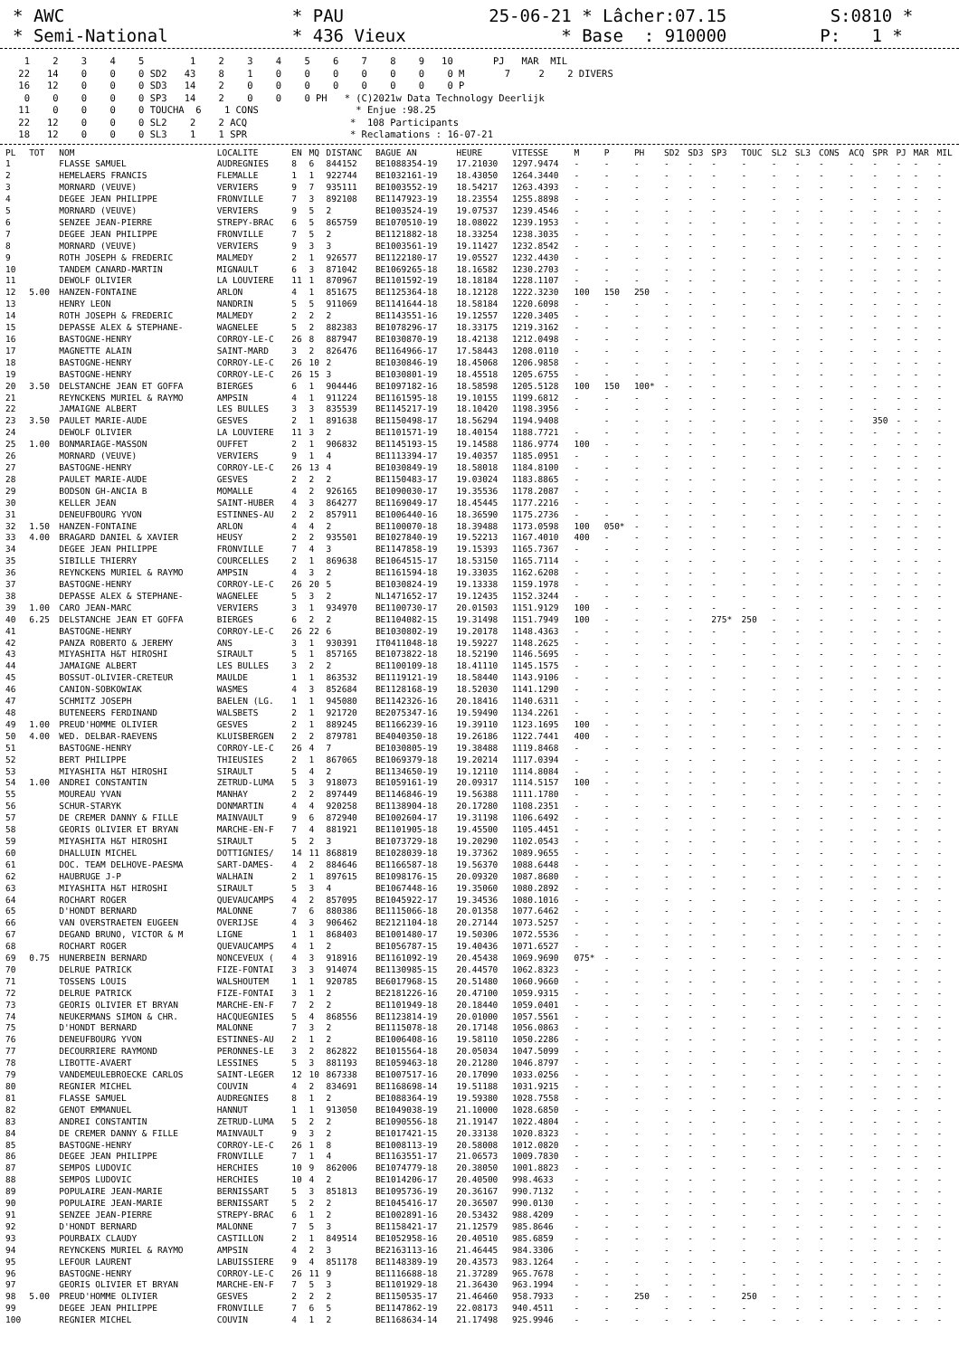* AWC * PAU 25-06-21 * Lâcher:07.15 S:0810 * * Semi-National * 436 Vieux * Base : 910000 P: 1 *
1 2 3 4 5 1 2 3 4 5 6 7 8 9 10 PJ MAR MIL 22 14 0 0 0 SD2 43 8 1 0 0 0 0 0 0 0 M 7 2 2 DIVERS 16 12 0 0 0 SD3 14 2 0 0 0 0 0 0 0 0 P 0 0 0 0 0 SP3 14 2 0 0 0 PH * (C)2021w Data Technology Deerlijk 11 0 0 0 0 TOUCHA 6 1 CONS * Enjue :98.25 22 12 0 0 0 SL2 2 2 ACQ * 108 Participants 18 12 0 0 0 SL3 1 1 SPR * Reclamations : 16-07-21
| PL | TOT | NOM | LOCALITE | EN | MQ | DISTANC | BAGUE AN | HEURE | VITESSE | M | P | PH | SD2 | SD3 | SP3 | TOUC | SL2 | SL3 | CONS | ACQ | SPR | PJ | MAR | MIL |
| --- | --- | --- | --- | --- | --- | --- | --- | --- | --- | --- | --- | --- | --- | --- | --- | --- | --- | --- | --- | --- | --- | --- | --- | --- |
| 1 | | FLASSE SAMUEL | AUDREGNIES | 8 | 6 | 844152 | BE1088354-19 | 17.21030 | 1297.9474 | - | - | - | - | - | - | - | - | - | - | - | - | - | - | - |
| 2 | | HEMELAERS FRANCIS | FLEMALLE | 1 | 1 | 922744 | BE1032161-19 | 18.43050 | 1264.3440 | - | - | - | - | - | - | - | - | - | - | - | - | - | - | - |
| 3 | | MORNARD (VEUVE) | VERVIERS | 9 | 7 | 935111 | BE1003552-19 | 18.54217 | 1263.4393 | - | - | - | - | - | - | - | - | - | - | - | - | - | - | - |
| 4 | | DEGEE JEAN PHILIPPE | FRONVILLE | 7 | 3 | 892108 | BE1147923-19 | 18.23554 | 1255.8898 | - | - | - | - | - | - | - | - | - | - | - | - | - | - | - |
| 5 | | MORNARD (VEUVE) | VERVIERS | 9 | 5 | 2 | BE1003524-19 | 19.07537 | 1239.4546 | - | - | - | - | - | - | - | - | - | - | - | - | - | - | - |
| 6 | | SENZEE JEAN-PIERRE | STREPY-BRAC | 6 | 5 | 865759 | BE1070510-19 | 18.08022 | 1239.1953 | - | - | - | - | - | - | - | - | - | - | - | - | - | - | - |
| 7 | | DEGEE JEAN PHILIPPE | FRONVILLE | 7 | 5 | 2 | BE1121882-18 | 18.33254 | 1238.3035 | - | - | - | - | - | - | - | - | - | - | - | - | - | - | - |
| 8 | | MORNARD (VEUVE) | VERVIERS | 9 | 3 | 3 | BE1003561-19 | 19.11427 | 1232.8542 | - | - | - | - | - | - | - | - | - | - | - | - | - | - | - |
| 9 | | ROTH JOSEPH & FREDERIC | MALMEDY | 2 | 1 | 926577 | BE1122180-17 | 19.05527 | 1232.4430 | - | - | - | - | - | - | - | - | - | - | - | - | - | - | - |
| 10 | | TANDEM CANARD-MARTIN | MIGNAULT | 6 | 3 | 871042 | BE1069265-18 | 18.16582 | 1230.2703 | - | - | - | - | - | - | - | - | - | - | - | - | - | - | - |
| 11 | | DEWOLF OLIVIER | LA LOUVIERE | 11 | 1 | 870967 | BE1101592-19 | 18.18184 | 1228.1107 | - | - | - | - | - | - | - | - | - | - | - | - | - | - | - |
| 12 | 5.00 | HANZEN-FONTAINE | ARLON | 4 | 1 | 851675 | BE1125364-18 | 18.12128 | 1222.3230 | 100 | 150 | 250 | - | - | - | - | - | - | - | - | - | - | - | - |
| 13 | | HENRY LEON | NANDRIN | 5 | 5 | 911069 | BE1141644-18 | 18.58184 | 1220.6098 | - | - | - | - | - | - | - | - | - | - | - | - | - | - | - |
| 14 | | ROTH JOSEPH & FREDERIC | MALMEDY | 2 | 2 | 2 | BE1143551-16 | 19.12557 | 1220.3405 | - | - | - | - | - | - | - | - | - | - | - | - | - | - | - |
| 15 | | DEPASSE ALEX & STEPHANE- | WAGNELEE | 5 | 2 | 882383 | BE1078296-17 | 18.33175 | 1219.3162 | - | - | - | - | - | - | - | - | - | - | - | - | - | - | - |
| 16 | | BASTOGNE-HENRY | CORROY-LE-C | 26 | 8 | 887947 | BE1030870-19 | 18.42138 | 1212.0498 | - | - | - | - | - | - | - | - | - | - | - | - | - | - | - |
| 17 | | MAGNETTE ALAIN | SAINT-MARD | 3 | 2 | 826476 | BE1164966-17 | 17.58443 | 1208.0110 | - | - | - | - | - | - | - | - | - | - | - | - | - | - | - |
| 18 | | BASTOGNE-HENRY | CORROY-LE-C | 26 | 10 | 2 | BE1030846-19 | 18.45068 | 1206.9858 | - | - | - | - | - | - | - | - | - | - | - | - | - | - | - |
| 19 | | BASTOGNE-HENRY | CORROY-LE-C | 26 | 15 | 3 | BE1030801-19 | 18.45518 | 1205.6755 | - | - | - | - | - | - | - | - | - | - | - | - | - | - | - |
| 20 | 3.50 | DELSTANCHE JEAN ET GOFFA | BIERGES | 6 | 1 | 904446 | BE1097182-16 | 18.58598 | 1205.5128 | 100 | 150 | 100* | - | - | - | - | - | - | - | - | - | - | - | - |
| 21 | | REYNCKENS MURIEL & RAYMO | AMPSIN | 4 | 1 | 911224 | BE1161595-18 | 19.10155 | 1199.6812 | - | - | - | - | - | - | - | - | - | - | - | - | - | - | - |
| 22 | | JAMAIGNE ALBERT | LES BULLES | 3 | 3 | 835539 | BE1145217-19 | 18.10420 | 1198.3956 | - | - | - | - | - | - | - | - | - | - | - | - | - | - | - |
| 23 | 3.50 | PAULET MARIE-AUDE | GESVES | 2 | 1 | 891638 | BE1150498-17 | 18.56294 | 1194.9408 | | - | - | - | - | - | - | - | - | - | - | 350 | - | - | - |
| 24 | | DEWOLF OLIVIER | LA LOUVIERE | 11 | 3 | 2 | BE1101571-19 | 18.40154 | 1188.7721 | - | - | - | - | - | - | - | - | - | - | - | - | - | - | - |
| 25 | 1.00 | BONMARIAGE-MASSON | OUFFET | 2 | 1 | 906832 | BE1145193-15 | 19.14588 | 1186.9774 | 100 | - | - | - | - | - | - | - | - | - | - | - | - | - | - |
| 26 | | MORNARD (VEUVE) | VERVIERS | 9 | 1 | 4 | BE1113394-17 | 19.40357 | 1185.0951 | - | - | - | - | - | - | - | - | - | - | - | - | - | - | - |
| 27 | | BASTOGNE-HENRY | CORROY-LE-C | 26 | 13 | 4 | BE1030849-19 | 18.58018 | 1184.8100 | - | - | - | - | - | - | - | - | - | - | - | - | - | - | - |
| 28 | | PAULET MARIE-AUDE | GESVES | 2 | 2 | 2 | BE1150483-17 | 19.03024 | 1183.8865 | - | - | - | - | - | - | - | - | - | - | - | - | - | - | - |
| 29 | | BODSON GH-ANCIA B | MOMALLE | 4 | 2 | 926165 | BE1090030-17 | 19.35536 | 1178.2087 | - | - | - | - | - | - | - | - | - | - | - | - | - | - | - |
| 30 | | KELLER JEAN | SAINT-HUBER | 4 | 3 | 864277 | BE1169049-17 | 18.45445 | 1177.2216 | - | - | - | - | - | - | - | - | - | - | - | - | - | - | - |
| 31 | | DENEUFBOURG YVON | ESTINNES-AU | 2 | 2 | 857911 | BE1006440-16 | 18.36590 | 1175.2736 | - | - | - | - | - | - | - | - | - | - | - | - | - | - | - |
| 32 | 1.50 | HANZEN-FONTAINE | ARLON | 4 | 4 | 2 | BE1100070-18 | 18.39488 | 1173.0598 | 100 | 050* | - | - | - | - | - | - | - | - | - | - | - | - | - |
| 33 | 4.00 | BRAGARD DANIEL & XAVIER | HEUSY | 2 | 2 | 935501 | BE1027840-19 | 19.52213 | 1167.4010 | 400 | - | - | - | - | - | - | - | - | - | - | - | - | - | - |
| 34 | | DEGEE JEAN PHILIPPE | FRONVILLE | 7 | 4 | 3 | BE1147858-19 | 19.15393 | 1165.7367 | - | - | - | - | - | - | - | - | - | - | - | - | - | - | - |
| 35 | | SIBILLE THIERRY | COURCELLES | 2 | 1 | 869638 | BE1064515-17 | 18.53150 | 1165.7114 | - | - | - | - | - | - | - | - | - | - | - | - | - | - | - |
| 36 | | REYNCKENS MURIEL & RAYMO | AMPSIN | 4 | 3 | 2 | BE1161594-18 | 19.33035 | 1162.6208 | - | - | - | - | - | - | - | - | - | - | - | - | - | - | - |
| 37 | | BASTOGNE-HENRY | CORROY-LE-C | 26 | 20 | 5 | BE1030824-19 | 19.13338 | 1159.1978 | - | - | - | - | - | - | - | - | - | - | - | - | - | - | - |
| 38 | | DEPASSE ALEX & STEPHANE- | WAGNELEE | 5 | 3 | 2 | NL1471652-17 | 19.12435 | 1152.3244 | - | - | - | - | - | - | - | - | - | - | - | - | - | - | - |
| 39 | 1.00 | CARO JEAN-MARC | VERVIERS | 3 | 1 | 934970 | BE1100730-17 | 20.01503 | 1151.9129 | 100 | - | - | - | - | - | - | - | - | - | - | - | - | - | - |
| 40 | 6.25 | DELSTANCHE JEAN ET GOFFA | BIERGES | 6 | 2 | 2 | BE1104082-15 | 19.31498 | 1151.7949 | 100 | - | - | - | - | 275* | 250 | - | - | - | - | - | - | - | - |
| 41 | | BASTOGNE-HENRY | CORROY-LE-C | 26 | 22 | 6 | BE1030802-19 | 19.20178 | 1148.4363 | - | - | - | - | - | - | - | - | - | - | - | - | - | - | - |
| 42 | | PANZA ROBERTO & JEREMY | ANS | 3 | 1 | 930391 | IT0411048-18 | 19.59227 | 1148.2625 | - | - | - | - | - | - | - | - | - | - | - | - | - | - | - |
| 43 | | MIYASHITA H&T HIROSHI | SIRAULT | 5 | 1 | 857165 | BE1073822-18 | 18.52190 | 1146.5695 | - | - | - | - | - | - | - | - | - | - | - | - | - | - | - |
| 44 | | JAMAIGNE ALBERT | LES BULLES | 3 | 2 | 2 | BE1100109-18 | 18.41110 | 1145.1575 | - | - | - | - | - | - | - | - | - | - | - | - | - | - | - |
| 45 | | BOSSUT-OLIVIER-CRETEUR | MAULDE | 1 | 1 | 863532 | BE1119121-19 | 18.58440 | 1143.9106 | - | - | - | - | - | - | - | - | - | - | - | - | - | - | - |
| 46 | | CANION-SOBKOWIAK | WASMES | 4 | 3 | 852684 | BE1128168-19 | 18.52030 | 1141.1290 | - | - | - | - | - | - | - | - | - | - | - | - | - | - | - |
| 47 | | SCHMITZ JOSEPH | BAELEN (LG. | 1 | 1 | 945080 | BE1142326-16 | 20.18416 | 1140.6311 | - | - | - | - | - | - | - | - | - | - | - | - | - | - | - |
| 48 | | BUTENEERS FERDINAND | WALSBETS | 2 | 1 | 921720 | BE2075347-16 | 19.59490 | 1134.2261 | - | - | - | - | - | - | - | - | - | - | - | - | - | - | - |
| 49 | 1.00 | PREUD'HOMME OLIVIER | GESVES | 2 | 1 | 889245 | BE1166239-16 | 19.39110 | 1123.1695 | 100 | - | - | - | - | - | - | - | - | - | - | - | - | - | - |
| 50 | 4.00 | WED. DELBAR-RAEVENS | KLUISBERGEN | 2 | 2 | 879781 | BE4040350-18 | 19.26186 | 1122.7441 | 400 | - | - | - | - | - | - | - | - | - | - | - | - | - | - |
| 51 | | BASTOGNE-HENRY | CORROY-LE-C | 26 | 4 | 7 | BE1030805-19 | 19.38488 | 1119.8468 | - | - | - | - | - | - | - | - | - | - | - | - | - | - | - |
| 52 | | BERT PHILIPPE | THIEUSIES | 2 | 1 | 867065 | BE1069379-18 | 19.20214 | 1117.0394 | - | - | - | - | - | - | - | - | - | - | - | - | - | - | - |
| 53 | | MIYASHITA H&T HIROSHI | SIRAULT | 5 | 4 | 2 | BE1134650-19 | 19.12110 | 1114.8084 | - | - | - | - | - | - | - | - | - | - | - | - | - | - | - |
| 54 | 1.00 | ANDREI CONSTANTIN | ZETRUD-LUMA | 5 | 3 | 918073 | BE1059161-19 | 20.09317 | 1114.5157 | 100 | - | - | - | - | - | - | - | - | - | - | - | - | - | - |
| 55 | | MOUREAU YVAN | MANHAY | 2 | 2 | 897449 | BE1146846-19 | 19.56388 | 1111.1780 | - | - | - | - | - | - | - | - | - | - | - | - | - | - | - |
| 56 | | SCHUR-STARYK | DONMARTIN | 4 | 4 | 920258 | BE1138904-18 | 20.17280 | 1108.2351 | - | - | - | - | - | - | - | - | - | - | - | - | - | - | - |
| 57 | | DE CREMER DANNY & FILLE | MAINVAULT | 9 | 6 | 872940 | BE1002604-17 | 19.31198 | 1106.6492 | - | - | - | - | - | - | - | - | - | - | - | - | - | - | - |
| 58 | | GEORIS OLIVIER ET BRYAN | MARCHE-EN-F | 7 | 4 | 881921 | BE1101905-18 | 19.45500 | 1105.4451 | - | - | - | - | - | - | - | - | - | - | - | - | - | - | - |
| 59 | | MIYASHITA H&T HIROSHI | SIRAULT | 5 | 2 | 3 | BE1073729-18 | 19.20290 | 1102.0543 | - | - | - | - | - | - | - | - | - | - | - | - | - | - | - |
| 60 | | DHALLUIN MICHEL | DOTTIGNIES/ | 14 | 11 | 868819 | BE1028039-18 | 19.37362 | 1089.9655 | - | - | - | - | - | - | - | - | - | - | - | - | - | - | - |
| 61 | | DOC. TEAM DELHOVE-PAESMA | SART-DAMES- | 4 | 2 | 884646 | BE1166587-18 | 19.56370 | 1088.6448 | - | - | - | - | - | - | - | - | - | - | - | - | - | - | - |
| 62 | | HAUBRUGE J-P | WALHAIN | 2 | 1 | 897615 | BE1098176-15 | 20.09320 | 1087.8680 | - | - | - | - | - | - | - | - | - | - | - | - | - | - | - |
| 63 | | MIYASHITA H&T HIROSHI | SIRAULT | 5 | 3 | 4 | BE1067448-16 | 19.35060 | 1080.2892 | - | - | - | - | - | - | - | - | - | - | - | - | - | - | - |
| 64 | | ROCHART ROGER | QUEVAUCAMPS | 4 | 2 | 857095 | BE1045922-17 | 19.34536 | 1080.1016 | - | - | - | - | - | - | - | - | - | - | - | - | - | - | - |
| 65 | | D'HONDT BERNARD | MALONNE | 7 | 6 | 880386 | BE1115066-18 | 20.01358 | 1077.6462 | - | - | - | - | - | - | - | - | - | - | - | - | - | - | - |
| 66 | | VAN OVERSTRAETEN EUGEEN | OVERIJSE | 4 | 3 | 906462 | BE2121104-18 | 20.27144 | 1073.5257 | - | - | - | - | - | - | - | - | - | - | - | - | - | - | - |
| 67 | | DEGAND BRUNO, VICTOR & M | LIGNE | 1 | 1 | 868403 | BE1001480-17 | 19.50306 | 1072.5536 | - | - | - | - | - | - | - | - | - | - | - | - | - | - | - |
| 68 | | ROCHART ROGER | QUEVAUCAMPS | 4 | 1 | 2 | BE1056787-15 | 19.40436 | 1071.6527 | - | - | - | - | - | - | - | - | - | - | - | - | - | - | - |
| 69 | 0.75 | HUNERBEIN BERNARD | NONCEVEUX ( | 4 | 3 | 918916 | BE1161092-19 | 20.45438 | 1069.9690 | 075* | - | - | - | - | - | - | - | - | - | - | - | - | - | - |
| 70 | | DELRUE PATRICK | FIZE-FONTAI | 3 | 3 | 914074 | BE1130985-15 | 20.44570 | 1062.8323 | - | - | - | - | - | - | - | - | - | - | - | - | - | - | - |
| 71 | | TOSSENS LOUIS | WALSHOUTEM | 1 | 1 | 920785 | BE6017968-15 | 20.51480 | 1060.9660 | - | - | - | - | - | - | - | - | - | - | - | - | - | - | - |
| 72 | | DELRUE PATRICK | FIZE-FONTAI | 3 | 1 | 2 | BE2181226-16 | 20.47100 | 1059.9315 | - | - | - | - | - | - | - | - | - | - | - | - | - | - | - |
| 73 | | GEORIS OLIVIER ET BRYAN | MARCHE-EN-F | 7 | 2 | 2 | BE1101949-18 | 20.18440 | 1059.0401 | - | - | - | - | - | - | - | - | - | - | - | - | - | - | - |
| 74 | | NEUKERMANS SIMON & CHR. | HACQUEGNIES | 5 | 4 | 868556 | BE1123814-19 | 20.01000 | 1057.5561 | - | - | - | - | - | - | - | - | - | - | - | - | - | - | - |
| 75 | | D'HONDT BERNARD | MALONNE | 7 | 3 | 2 | BE1115078-18 | 20.17148 | 1056.0863 | - | - | - | - | - | - | - | - | - | - | - | - | - | - | - |
| 76 | | DENEUFBOURG YVON | ESTINNES-AU | 2 | 1 | 2 | BE1006408-16 | 19.58110 | 1050.2286 | - | - | - | - | - | - | - | - | - | - | - | - | - | - | - |
| 77 | | DECOURRIERE RAYMOND | PERONNES-LE | 3 | 2 | 862822 | BE1015564-18 | 20.05034 | 1047.5099 | - | - | - | - | - | - | - | - | - | - | - | - | - | - | - |
| 78 | | LIBOTTE-AVAERT | LESSINES | 5 | 3 | 881193 | BE1059463-18 | 20.21280 | 1046.8797 | - | - | - | - | - | - | - | - | - | - | - | - | - | - | - |
| 79 | | VANDEMEULEBROECKE CARLOS | SAINT-LEGER | 12 | 10 | 867338 | BE1007517-16 | 20.17090 | 1033.0256 | - | - | - | - | - | - | - | - | - | - | - | - | - | - | - |
| 80 | | REGNIER MICHEL | COUVIN | 4 | 2 | 834691 | BE1168698-14 | 19.51188 | 1031.9215 | - | - | - | - | - | - | - | - | - | - | - | - | - | - | - |
| 81 | | FLASSE SAMUEL | AUDREGNIES | 8 | 1 | 2 | BE1088364-19 | 19.59380 | 1028.7558 | - | - | - | - | - | - | - | - | - | - | - | - | - | - | - |
| 82 | | GENOT EMMANUEL | HANNUT | 1 | 1 | 913050 | BE1049038-19 | 21.10000 | 1028.6850 | - | - | - | - | - | - | - | - | - | - | - | - | - | - | - |
| 83 | | ANDREI CONSTANTIN | ZETRUD-LUMA | 5 | 2 | 2 | BE1090556-18 | 21.19147 | 1022.4804 | - | - | - | - | - | - | - | - | - | - | - | - | - | - | - |
| 84 | | DE CREMER DANNY & FILLE | MAINVAULT | 9 | 3 | 2 | BE1017421-15 | 20.33138 | 1020.8323 | - | - | - | - | - | - | - | - | - | - | - | - | - | - | - |
| 85 | | BASTOGNE-HENRY | CORROY-LE-C | 26 | 1 | 8 | BE1008113-19 | 20.58008 | 1012.0820 | - | - | - | - | - | - | - | - | - | - | - | - | - | - | - |
| 86 | | DEGEE JEAN PHILIPPE | FRONVILLE | 7 | 1 | 4 | BE1163551-17 | 21.06573 | 1009.7830 | - | - | - | - | - | - | - | - | - | - | - | - | - | - | - |
| 87 | | SEMPOS LUDOVIC | HERCHIES | 10 | 9 | 862006 | BE1074779-18 | 20.38050 | 1001.8823 | - | - | - | - | - | - | - | - | - | - | - | - | - | - | - |
| 88 | | SEMPOS LUDOVIC | HERCHIES | 10 | 4 | 2 | BE1014206-17 | 20.40500 | 998.4633 | - | - | - | - | - | - | - | - | - | - | - | - | - | - | - |
| 89 | | POPULAIRE JEAN-MARIE | BERNISSART | 5 | 3 | 851813 | BE1095736-19 | 20.36167 | 990.7132 | - | - | - | - | - | - | - | - | - | - | - | - | - | - | - |
| 90 | | POPULAIRE JEAN-MARIE | BERNISSART | 5 | 2 | 2 | BE1045416-17 | 20.36507 | 990.0130 | - | - | - | - | - | - | - | - | - | - | - | - | - | - | - |
| 91 | | SENZEE JEAN-PIERRE | STREPY-BRAC | 6 | 1 | 2 | BE1002891-16 | 20.53432 | 988.4209 | - | - | - | - | - | - | - | - | - | - | - | - | - | - | - |
| 92 | | D'HONDT BERNARD | MALONNE | 7 | 5 | 3 | BE1158421-17 | 21.12579 | 985.8646 | - | - | - | - | - | - | - | - | - | - | - | - | - | - | - |
| 93 | | POURBAIX CLAUDY | CASTILLON | 2 | 1 | 849514 | BE1052958-16 | 20.40510 | 985.6859 | - | - | - | - | - | - | - | - | - | - | - | - | - | - | - |
| 94 | | REYNCKENS MURIEL & RAYMO | AMPSIN | 4 | 2 | 3 | BE2163113-16 | 21.46445 | 984.3306 | - | - | - | - | - | - | - | - | - | - | - | - | - | - | - |
| 95 | | LEFOUR LAURENT | LABUISSIERE | 9 | 4 | 851178 | BE1148389-19 | 20.43573 | 983.1264 | - | - | - | - | - | - | - | - | - | - | - | - | - | - | - |
| 96 | | BASTOGNE-HENRY | CORROY-LE-C | 26 | 11 | 9 | BE1116688-18 | 21.37289 | 965.7678 | - | - | - | - | - | - | - | - | - | - | - | - | - | - | - |
| 97 | | GEORIS OLIVIER ET BRYAN | MARCHE-EN-F | 7 | 5 | 3 | BE1101929-18 | 21.36430 | 963.1994 | - | - | - | - | - | - | - | - | - | - | - | - | - | - | - |
| 98 | 5.00 | PREUD'HOMME OLIVIER | GESVES | 2 | 2 | 2 | BE1150535-17 | 21.46460 | 958.7933 | - | - | 250 | - | - | - | 250 | - | - | - | - | - | - | - | - |
| 99 | | DEGEE JEAN PHILIPPE | FRONVILLE | 7 | 6 | 5 | BE1147862-19 | 22.08173 | 940.4511 | - | - | - | - | - | - | - | - | - | - | - | - | - | - | - |
| 100 | | REGNIER MICHEL | COUVIN | 4 | 1 | 2 | BE1168634-14 | 21.17498 | 925.9946 | - | - | - | - | - | - | - | - | - | - | - | - | - | - | - |